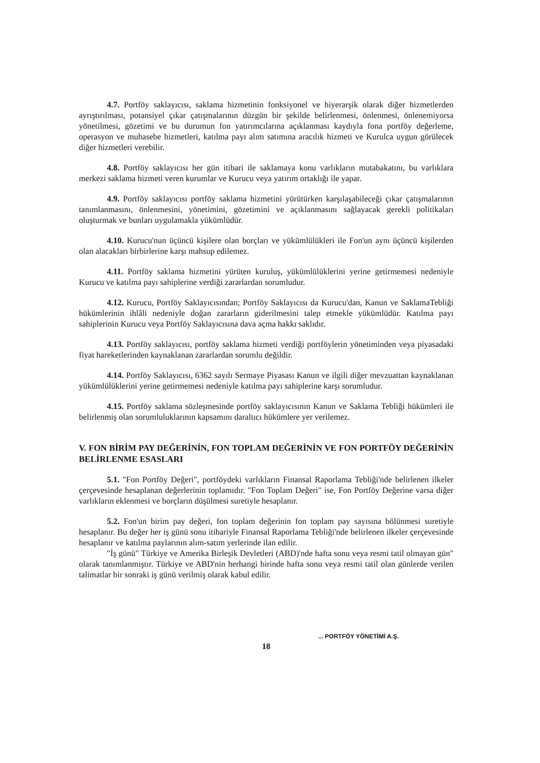4.7. Portföy saklayıcısı, saklama hizmetinin fonksiyonel ve hiyerarşik olarak diğer hizmetlerden ayrıştırılması, potansiyel çıkar çatışmalarının düzgün bir şekilde belirlenmesi, önlenmesi, önlenemiyorsa yönetilmesi, gözetimi ve bu durumun fon yatırımcılarına açıklanması kaydıyla fona portföy değerleme, operasyon ve muhasebe hizmetleri, katılma payı alım satımına aracılık hizmeti ve Kurulca uygun görülecek diğer hizmetleri verebilir.
4.8. Portföy saklayıcısı her gün itibari ile saklamaya konu varlıkların mutabakatını, bu varlıklara merkezi saklama hizmeti veren kurumlar ve Kurucu veya yatırım ortaklığı ile yapar.
4.9. Portföy saklayıcısı portföy saklama hizmetini yürütürken karşılaşabileceği çıkar çatışmalarının tanımlanmasını, önlenmesini, yönetimini, gözetimini ve açıklanmasını sağlayacak gerekli politikaları oluşturmak ve bunları uygulamakla yükümlüdür.
4.10. Kurucu'nun üçüncü kişilere olan borçları ve yükümlülükleri ile Fon'un aynı üçüncü kişilerden olan alacakları birbirlerine karşı mahsup edilemez.
4.11. Portföy saklama hizmetini yürüten kuruluş, yükümlülüklerini yerine getirmemesi nedeniyle Kurucu ve katılma payı sahiplerine verdiği zararlardan sorumludur.
4.12. Kurucu, Portföy Saklayıcısından; Portföy Saklayıcısı da Kurucu'dan, Kanun ve SaklamaTebliği hükümlerinin ihlâli nedeniyle doğan zararların giderilmesini talep etmekle yükümlüdür. Katılma payı sahiplerinin Kurucu veya Portföy Saklayıcısına dava açma hakkı saklıdır.
4.13. Portföy saklayıcısı, portföy saklama hizmeti verdiği portföylerin yönetiminden veya piyasadaki fiyat hareketlerinden kaynaklanan zararlardan sorumlu değildir.
4.14. Portföy Saklayıcısı, 6362 sayılı Sermaye Piyasası Kanun ve ilgili diğer mevzuattan kaynaklanan yükümlülüklerini yerine getirmemesi nedeniyle katılma payı sahiplerine karşı sorumludur.
4.15. Portföy saklama sözleşmesinde portföy saklayıcısının Kanun ve Saklama Tebliği hükümleri ile belirlenmiş olan sorumluluklarının kapsamını daraltıcı hükümlere yer verilemez.
V. FON BİRİM PAY DEĞERİNİN, FON TOPLAM DEĞERİNİN VE FON PORTFÖY DEĞERİNİN BELİRLENME ESASLARI
5.1. "Fon Portföy Değeri", portföydeki varlıkların Finansal Raporlama Tebliği'nde belirlenen ilkeler çerçevesinde hesaplanan değerlerinin toplamıdır. "Fon Toplam Değeri" ise, Fon Portföy Değerine varsa diğer varlıkların eklenmesi ve borçların düşülmesi suretiyle hesaplanır.
5.2. Fon'un birim pay değeri, fon toplam değerinin fon toplam pay sayısına bölünmesi suretiyle hesaplanır. Bu değer her iş günü sonu itibariyle Finansal Raporlama Tebliği'nde belirlenen ilkeler çerçevesinde hesaplanır ve katılma paylarının alım-satım yerlerinde ilan edilir.
"İş günü" Türkiye ve Amerika Birleşik Devletleri (ABD)'nde hafta sonu veya resmi tatil olmayan gün" olarak tanımlanmıştır. Türkiye ve ABD'nin herhangi birinde hafta sonu veya resmi tatil olan günlerde verilen talimatlar bir sonraki iş günü verilmiş olarak kabul edilir.
18
... PORTFÖY YÖNETİMİ A.Ş.